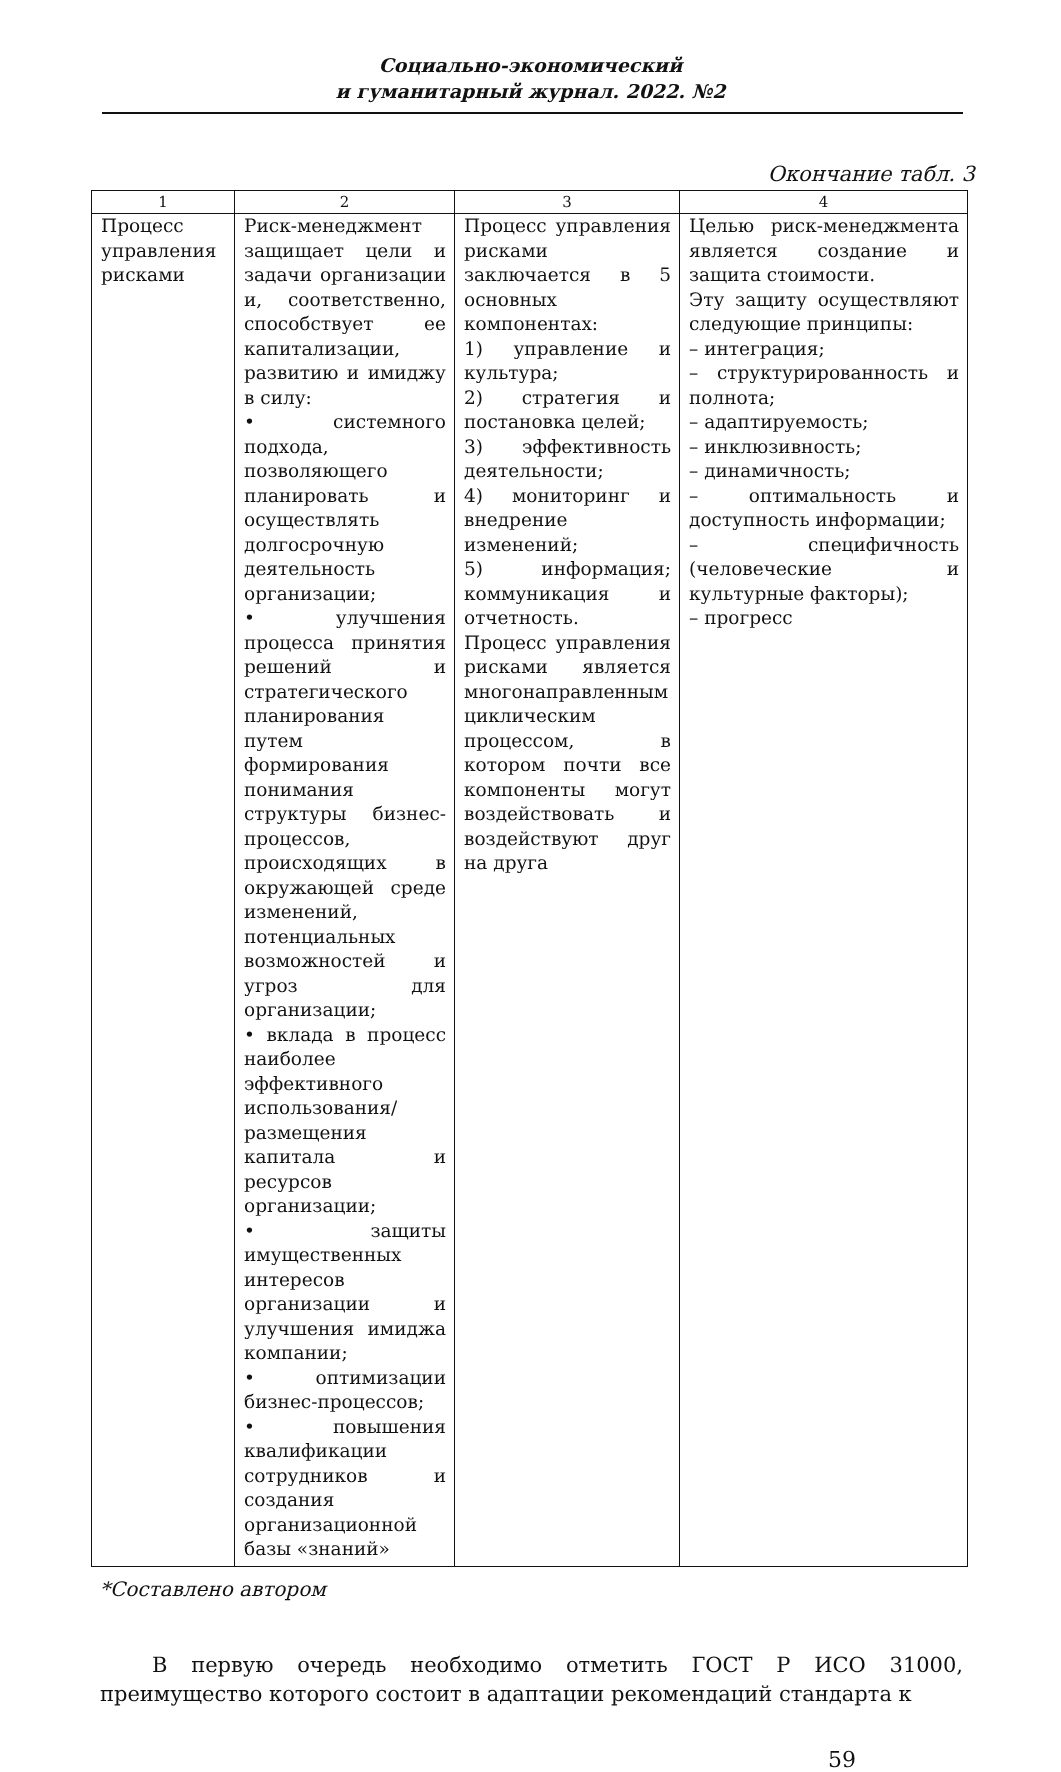Социально-экономический
и гуманитарный журнал. 2022. №2
Окончание табл. 3
| 1 | 2 | 3 | 4 |
| --- | --- | --- | --- |
| Процесс управления рисками | Риск-менеджмент защищает цели и задачи организации и, соответственно, способствует ее капитализации, развитию и имиджу в силу: • системного подхода, позволяющего планировать и осуществлять долгосрочную деятельность организации; • улучшения процесса принятия решений и стратегического планирования путем формирования понимания структуры бизнес-процессов, происходящих в окружающей среде изменений, потенциальных возможностей и угроз для организации; • вклада в процесс наиболее эффективного использования/ размещения капитала и ресурсов организации; • защиты имущественных интересов организации и улучшения имиджа компании; • оптимизации бизнес-процессов; • повышения квалификации сотрудников и создания организационной базы «знаний» | Процесс управления рисками заключается в 5 основных компонентах: 1) управление и культура; 2) стратегия и постановка целей; 3) эффективность деятельности; 4) мониторинг и внедрение изменений; 5) информация; коммуникация и отчетность. Процесс управления рисками является многонаправленным циклическим процессом, в котором почти все компоненты могут воздействовать и воздействуют друг на друга | Целью риск-менеджмента является создание и защита стоимости. Эту защиту осуществляют следующие принципы: – интеграция; – структурированность и полнота; – адаптируемость; – инклюзивность; – динамичность; – оптимальность и доступность информации; – специфичность (человеческие и культурные факторы); – прогресс |
*Составлено автором
В первую очередь необходимо отметить ГОСТ Р ИСО 31000, преимущество которого состоит в адаптации рекомендаций стандарта к
59